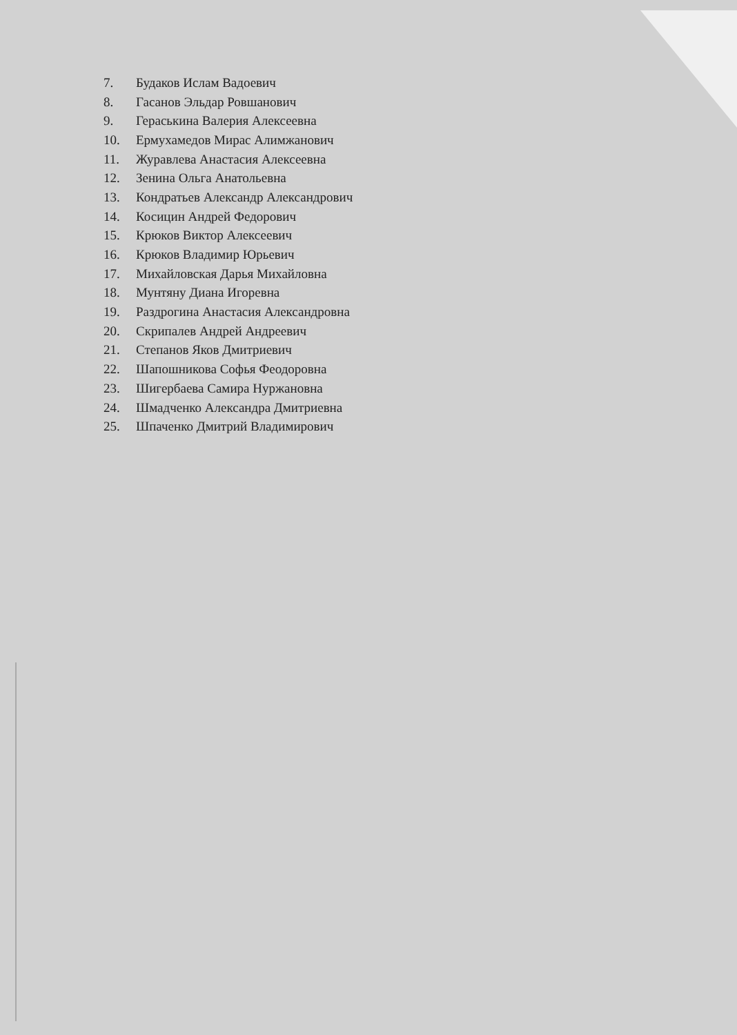7. Будаков Ислам Вадоевич
8. Гасанов Эльдар Ровшанович
9. Гераськина Валерия Алексеевна
10. Ермухамедов Мирас Алимжанович
11. Журавлева Анастасия Алексеевна
12. Зенина Ольга Анатольевна
13. Кондратьев Александр Александрович
14. Косицин Андрей Федорович
15. Крюков Виктор Алексеевич
16. Крюков Владимир Юрьевич
17. Михайловская Дарья Михайловна
18. Мунтяну Диана Игоревна
19. Раздрогина Анастасия Александровна
20. Скрипалев Андрей Андреевич
21. Степанов Яков Дмитриевич
22. Шапошникова Софья Феодоровна
23. Шигербаева Самира Нуржановна
24. Шмадченко Александра Дмитриевна
25. Шпаченко Дмитрий Владимирович